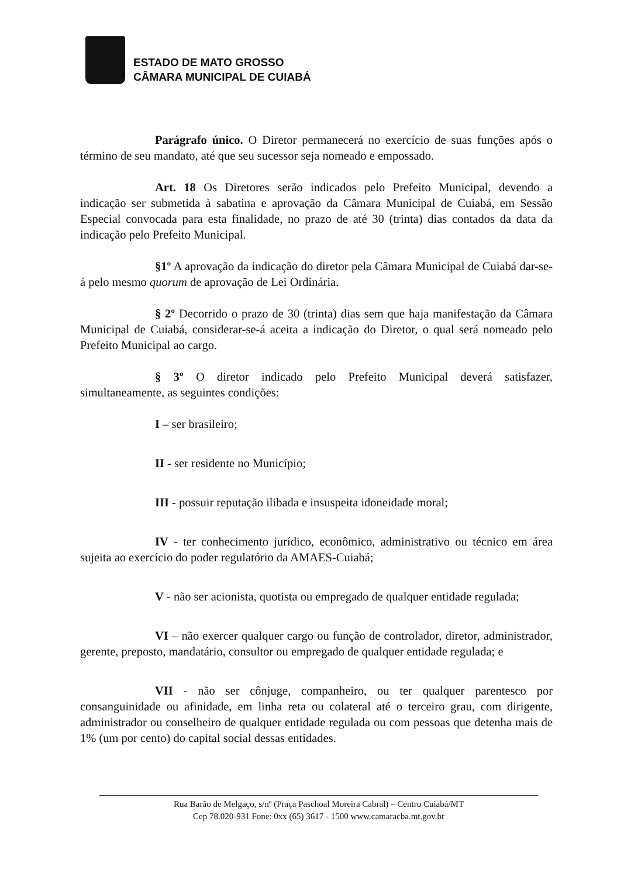ESTADO DE MATO GROSSO
CÂMARA MUNICIPAL DE CUIABÁ
Parágrafo único. O Diretor permanecerá no exercício de suas funções após o término de seu mandato, até que seu sucessor seja nomeado e empossado.
Art. 18 Os Diretores serão indicados pelo Prefeito Municipal, devendo a indicação ser submetida à sabatina e aprovação da Câmara Municipal de Cuiabá, em Sessão Especial convocada para esta finalidade, no prazo de até 30 (trinta) dias contados da data da indicação pelo Prefeito Municipal.
§1º A aprovação da indicação do diretor pela Câmara Municipal de Cuiabá dar-se-á pelo mesmo quorum de aprovação de Lei Ordinária.
§ 2º Decorrido o prazo de 30 (trinta) dias sem que haja manifestação da Câmara Municipal de Cuiabá, considerar-se-á aceita a indicação do Diretor, o qual será nomeado pelo Prefeito Municipal ao cargo.
§ 3º O diretor indicado pelo Prefeito Municipal deverá satisfazer, simultaneamente, as seguintes condições:
I – ser brasileiro;
II - ser residente no Município;
III - possuir reputação ilibada e insuspeita idoneidade moral;
IV - ter conhecimento jurídico, econômico, administrativo ou técnico em área sujeita ao exercício do poder regulatório da AMAES-Cuiabá;
V - não ser acionista, quotista ou empregado de qualquer entidade regulada;
VI – não exercer qualquer cargo ou função de controlador, diretor, administrador, gerente, preposto, mandatário, consultor ou empregado de qualquer entidade regulada; e
VII - não ser cônjuge, companheiro, ou ter qualquer parentesco por consanguinidade ou afinidade, em linha reta ou colateral até o terceiro grau, com dirigente, administrador ou conselheiro de qualquer entidade regulada ou com pessoas que detenha mais de 1% (um por cento) do capital social dessas entidades.
Rua Barão de Melgaço, s/nº (Praça Paschoal Moreira Cabral) – Centro Cuiabá/MT
Cep 78.020-931 Fone: 0xx (65) 3617 - 1500 www.camaracba.mt.gov.br